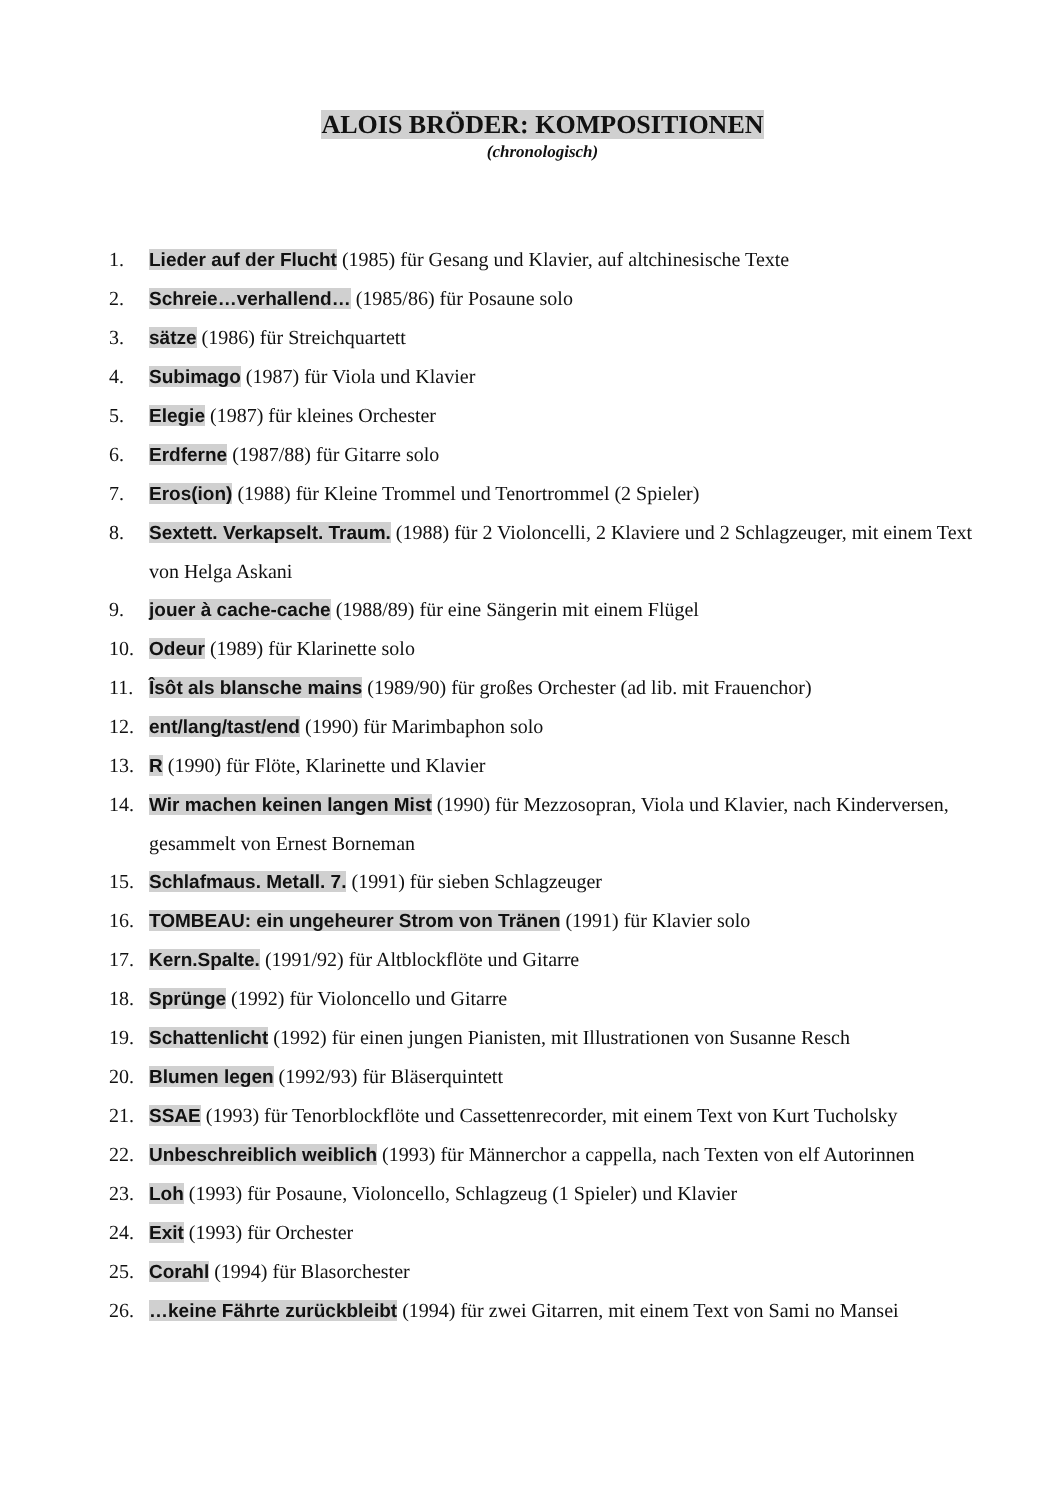ALOIS BRÖDER: KOMPOSITIONEN
(chronologisch)
1. Lieder auf der Flucht (1985) für Gesang und Klavier, auf altchinesische Texte
2. Schreie…verhallend… (1985/86) für Posaune solo
3. sätze (1986) für Streichquartett
4. Subimago (1987) für Viola und Klavier
5. Elegie (1987) für kleines Orchester
6. Erdferne (1987/88) für Gitarre solo
7. Eros(ion) (1988) für Kleine Trommel und Tenortrommel (2 Spieler)
8. Sextett. Verkapselt. Traum. (1988) für 2 Violoncelli, 2 Klaviere und 2 Schlagzeuger, mit einem Text von Helga Askani
9. jouer à cache-cache (1988/89) für eine Sängerin mit einem Flügel
10. Odeur (1989) für Klarinette solo
11. Îsôt als blansche mains (1989/90) für großes Orchester (ad lib. mit Frauenchor)
12. ent/lang/tast/end (1990) für Marimbaphon solo
13. R (1990) für Flöte, Klarinette und Klavier
14. Wir machen keinen langen Mist (1990) für Mezzosopran, Viola und Klavier, nach Kinderversen, gesammelt von Ernest Borneman
15. Schlafmaus. Metall. 7. (1991) für sieben Schlagzeuger
16. TOMBEAU: ein ungeheurer Strom von Tränen (1991) für Klavier solo
17. Kern.Spalte. (1991/92) für Altblockflöte und Gitarre
18. Sprünge (1992) für Violoncello und Gitarre
19. Schattenlicht (1992) für einen jungen Pianisten, mit Illustrationen von Susanne Resch
20. Blumen legen (1992/93) für Bläserquintett
21. SSAE (1993) für Tenorblockflöte und Cassettenrecorder, mit einem Text von Kurt Tucholsky
22. Unbeschreiblich weiblich (1993) für Männerchor a cappella, nach Texten von elf Autorinnen
23. Loh (1993) für Posaune, Violoncello, Schlagzeug (1 Spieler) und Klavier
24. Exit (1993) für Orchester
25. Corahl (1994) für Blasorchester
26. …keine Fährte zurückbleibt (1994) für zwei Gitarren, mit einem Text von Sami no Mansei